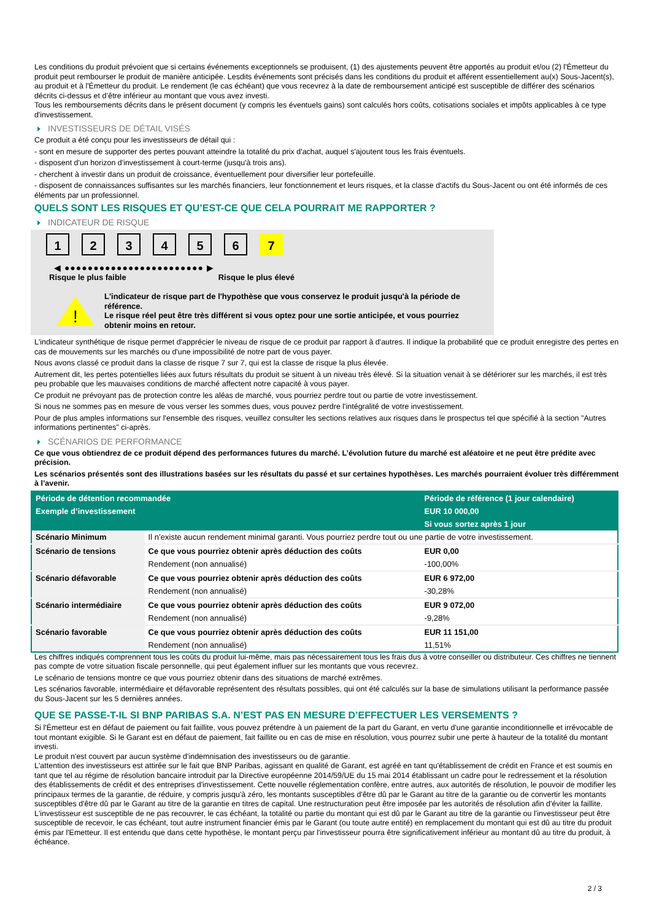Les conditions du produit prévoient que si certains événements exceptionnels se produisent, (1) des ajustements peuvent être apportés au produit et/ou (2) l'Émetteur du produit peut rembourser le produit de manière anticipée. Lesdits événements sont précisés dans les conditions du produit et afférent essentiellement au(x) Sous-Jacent(s), au produit et à l'Émetteur du produit. Le rendement (le cas échéant) que vous recevrez à la date de remboursement anticipé est susceptible de différer des scénarios décrits ci-dessus et d’être inférieur au montant que vous avez investi.
Tous les remboursements décrits dans le présent document (y compris les éventuels gains) sont calculés hors coûts, cotisations sociales et impôts applicables à ce type d'investissement.
INVESTISSEURS DE DÉTAIL VISÉS
Ce produit a été conçu pour les investisseurs de détail qui :
- sont en mesure de supporter des pertes pouvant atteindre la totalité du prix d'achat, auquel s'ajoutent tous les frais éventuels.
- disposent d'un horizon d'investissement à court-terme (jusqu'à trois ans).
- cherchent à investir dans un produit de croissance, éventuellement pour diversifier leur portefeuille.
- disposent de connaissances suffisantes sur les marchés financiers, leur fonctionnement et leurs risques, et la classe d'actifs du Sous-Jacent ou ont été informés de ces éléments par un professionnel.
QUELS SONT LES RISQUES ET QU’EST-CE QUE CELA POURRAIT ME RAPPORTER ?
INDICATEUR DE RISQUE
1 2 3 4 5 6 7
◀ ●●●●●●●●●●●●●●●●●●●●●●●● ▶
Risque le plus faible Risque le plus élevé
!
L'indicateur de risque part de l'hypothèse que vous conservez le produit jusqu'à la période de référence.
Le risque réel peut être très différent si vous optez pour une sortie anticipée, et vous pourriez obtenir moins en retour.
L'indicateur synthétique de risque permet d'apprécier le niveau de risque de ce produit par rapport à d'autres. Il indique la probabilité que ce produit enregistre des pertes en cas de mouvements sur les marchés ou d'une impossibilité de notre part de vous payer.
Nous avons classé ce produit dans la classe de risque 7 sur 7, qui est la classe de risque la plus élevée.
Autrement dit, les pertes potentielles liées aux futurs résultats du produit se situent à un niveau très élevé. Si la situation venait à se détériorer sur les marchés, il est très peu probable que les mauvaises conditions de marché affectent notre capacité à vous payer.
Ce produit ne prévoyant pas de protection contre les aléas de marché, vous pourriez perdre tout ou partie de votre investissement.
Si nous ne sommes pas en mesure de vous verser les sommes dues, vous pouvez perdre l'intégralité de votre investissement.
Pour de plus amples informations sur l'ensemble des risques, veuillez consulter les sections relatives aux risques dans le prospectus tel que spécifié à la section "Autres informations pertinentes" ci-après.
SCÉNARIOS DE PERFORMANCE
Ce que vous obtiendrez de ce produit dépend des performances futures du marché. L’évolution future du marché est aléatoire et ne peut être prédite avec précision.
Les scénarios présentés sont des illustrations basées sur les résultats du passé et sur certaines hypothèses. Les marchés pourraient évoluer très différemment à l’avenir.
| Période de détention recommandée | | Période de référence (1 jour calendaire) |
| --- | --- | --- |
| Exemple d’investissement | | EUR 10 000,00 |
| | | Si vous sortez après 1 jour |
| Scénario Minimum | Il n’existe aucun rendement minimal garanti. Vous pourriez perdre tout ou une partie de votre investissement. | |
| Scénario de tensions | Ce que vous pourriez obtenir après déduction des coûts | EUR 0,00 |
| | Rendement (non annualisé) | -100,00% |
| Scénario défavorable | Ce que vous pourriez obtenir après déduction des coûts | EUR 6 972,00 |
| | Rendement (non annualisé) | -30,28% |
| Scénario intermédiaire | Ce que vous pourriez obtenir après déduction des coûts | EUR 9 072,00 |
| | Rendement (non annualisé) | -9,28% |
| Scénario favorable | Ce que vous pourriez obtenir après déduction des coûts | EUR 11 151,00 |
| | Rendement (non annualisé) | 11,51% |
Les chiffres indiqués comprennent tous les coûts du produit lui-même, mais pas nécessairement tous les frais dus à votre conseiller ou distributeur. Ces chiffres ne tiennent pas compte de votre situation fiscale personnelle, qui peut également influer sur les montants que vous recevrez.
Le scénario de tensions montre ce que vous pourriez obtenir dans des situations de marché extrêmes.
Les scénarios favorable, intermédiaire et défavorable représentent des résultats possibles, qui ont été calculés sur la base de simulations utilisant la performance passée du Sous-Jacent sur les 5 dernières années.
QUE SE PASSE-T-IL SI BNP PARIBAS S.A. N’EST PAS EN MESURE D’EFFECTUER LES VERSEMENTS ?
Si l'Émetteur est en défaut de paiement ou fait faillite, vous pouvez prétendre à un paiement de la part du Garant, en vertu d'une garantie inconditionnelle et irrévocable de tout montant exigible. Si le Garant est en défaut de paiement, fait faillite ou en cas de mise en résolution, vous pourrez subir une perte à hauteur de la totalité du montant investi.
Le produit n'est couvert par aucun système d'indemnisation des investisseurs ou de garantie.
L'attention des investisseurs est attirée sur le fait que BNP Paribas, agissant en qualité de Garant, est agréé en tant qu'établissement de crédit en France et est soumis en tant que tel au régime de résolution bancaire introduit par la Directive européenne 2014/59/UE du 15 mai 2014 établissant un cadre pour le redressement et la résolution des établissements de crédit et des entreprises d'investissement. Cette nouvelle réglementation confère, entre autres, aux autorités de résolution, le pouvoir de modifier les principaux termes de la garantie, de réduire, y compris jusqu'à zéro, les montants susceptibles d'être dû par le Garant au titre de la garantie ou de convertir les montants susceptibles d'être dû par le Garant au titre de la garantie en titres de capital. Une restructuration peut être imposée par les autorités de résolution afin d'éviter la faillite. L'investisseur est susceptible de ne pas recouvrer, le cas échéant, la totalité ou partie du montant qui est dû par le Garant au titre de la garantie ou l'investisseur peut être susceptible de recevoir, le cas échéant, tout autre instrument financier émis par le Garant (ou toute autre entité) en remplacement du montant qui est dû au titre du produit émis par l'Emetteur. Il est entendu que dans cette hypothèse, le montant perçu par l'investisseur pourra être significativement inférieur au montant dû au titre du produit, à échéance.
2 / 3